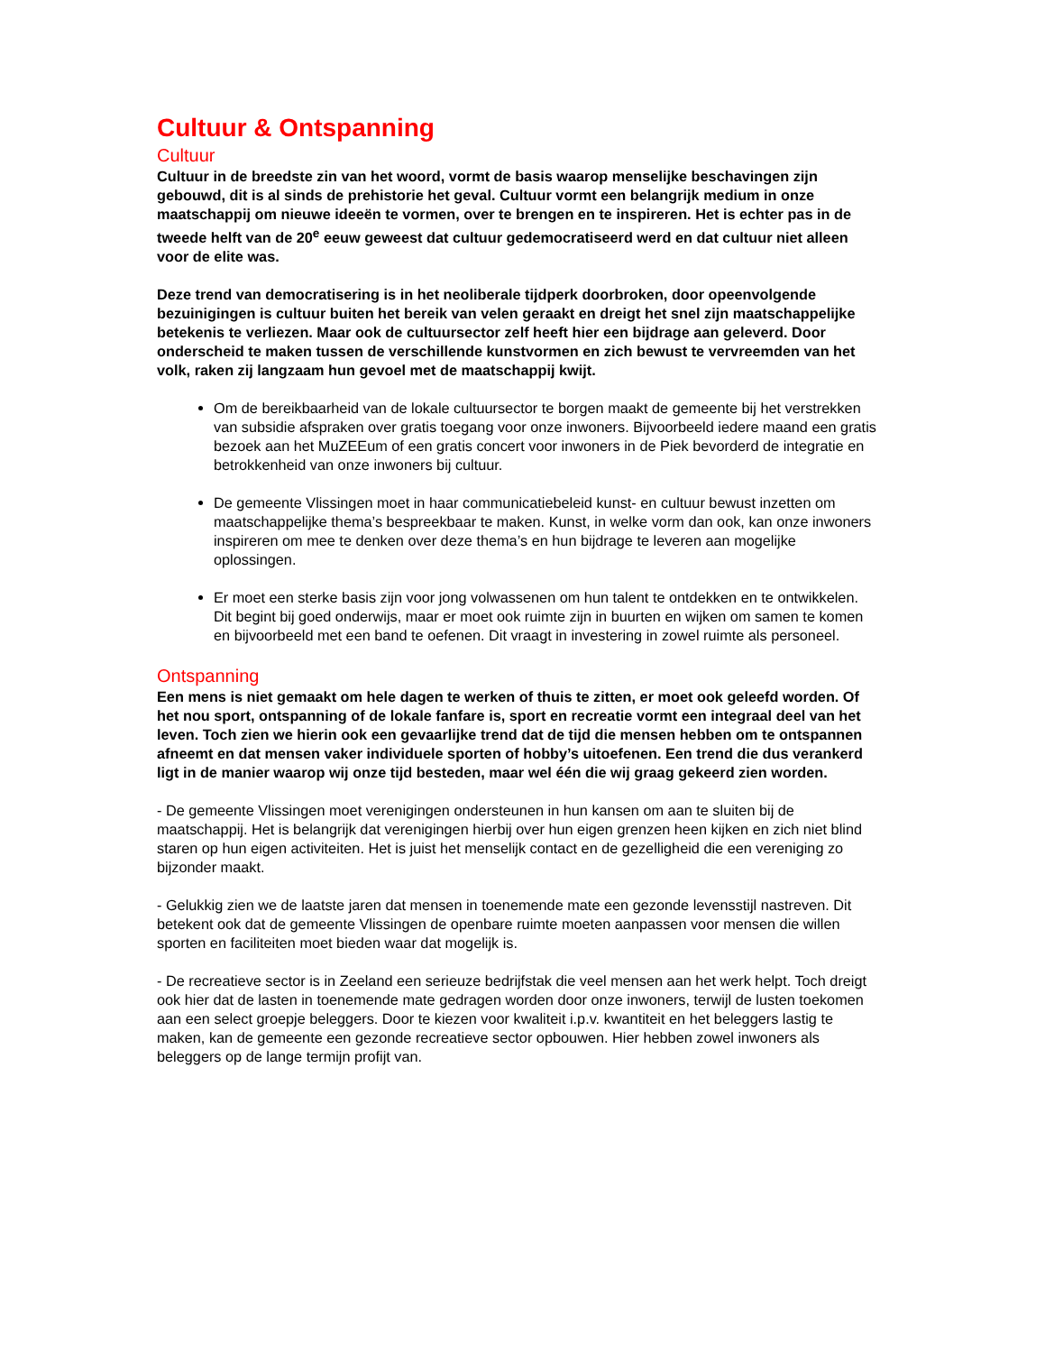Cultuur & Ontspanning
Cultuur
Cultuur in de breedste zin van het woord, vormt de basis waarop menselijke beschavingen zijn gebouwd, dit is al sinds de prehistorie het geval. Cultuur vormt een belangrijk medium in onze maatschappij om nieuwe ideeën te vormen, over te brengen en te inspireren. Het is echter pas in de tweede helft van de 20<sup>e</sup> eeuw geweest dat cultuur gedemocratiseerd werd en dat cultuur niet alleen voor de elite was.
Deze trend van democratisering is in het neoliberale tijdperk doorbroken, door opeenvolgende bezuinigingen is cultuur buiten het bereik van velen geraakt en dreigt het snel zijn maatschappelijke betekenis te verliezen. Maar ook de cultuursector zelf heeft hier een bijdrage aan geleverd. Door onderscheid te maken tussen de verschillende kunstvormen en zich bewust te vervreemden van het volk, raken zij langzaam hun gevoel met de maatschappij kwijt.
Om de bereikbaarheid van de lokale cultuursector te borgen maakt de gemeente bij het verstrekken van subsidie afspraken over gratis toegang voor onze inwoners. Bijvoorbeeld iedere maand een gratis bezoek aan het MuZEEum of een gratis concert voor inwoners in de Piek bevorderd de integratie en betrokkenheid van onze inwoners bij cultuur.
De gemeente Vlissingen moet in haar communicatiebeleid kunst- en cultuur bewust inzetten om maatschappelijke thema’s bespreekbaar te maken. Kunst, in welke vorm dan ook, kan onze inwoners inspireren om mee te denken over deze thema’s en hun bijdrage te leveren aan mogelijke oplossingen.
Er moet een sterke basis zijn voor jong volwassenen om hun talent te ontdekken en te ontwikkelen. Dit begint bij goed onderwijs, maar er moet ook ruimte zijn in buurten en wijken om samen te komen en bijvoorbeeld met een band te oefenen. Dit vraagt in investering in zowel ruimte als personeel.
Ontspanning
Een mens is niet gemaakt om hele dagen te werken of thuis te zitten, er moet ook geleefd worden. Of het nou sport, ontspanning of de lokale fanfare is, sport en recreatie vormt een integraal deel van het leven. Toch zien we hierin ook een gevaarlijke trend dat de tijd die mensen hebben om te ontspannen afneemt en dat mensen vaker individuele sporten of hobby’s uitoefenen. Een trend die dus verankerd ligt in de manier waarop wij onze tijd besteden, maar wel één die wij graag gekeerd zien worden.
- De gemeente Vlissingen moet verenigingen ondersteunen in hun kansen om aan te sluiten bij de maatschappij. Het is belangrijk dat verenigingen hierbij over hun eigen grenzen heen kijken en zich niet blind staren op hun eigen activiteiten. Het is juist het menselijk contact en de gezelligheid die een vereniging zo bijzonder maakt.
- Gelukkig zien we de laatste jaren dat mensen in toenemende mate een gezonde levensstijl nastreven. Dit betekent ook dat de gemeente Vlissingen de openbare ruimte moeten aanpassen voor mensen die willen sporten en faciliteiten moet bieden waar dat mogelijk is.
- De recreatieve sector is in Zeeland een serieuze bedrijfstak die veel mensen aan het werk helpt. Toch dreigt ook hier dat de lasten in toenemende mate gedragen worden door onze inwoners, terwijl de lusten toekomen aan een select groepje beleggers. Door te kiezen voor kwaliteit i.p.v. kwantiteit en het beleggers lastig te maken, kan de gemeente een gezonde recreatieve sector opbouwen. Hier hebben zowel inwoners als beleggers op de lange termijn profijt van.